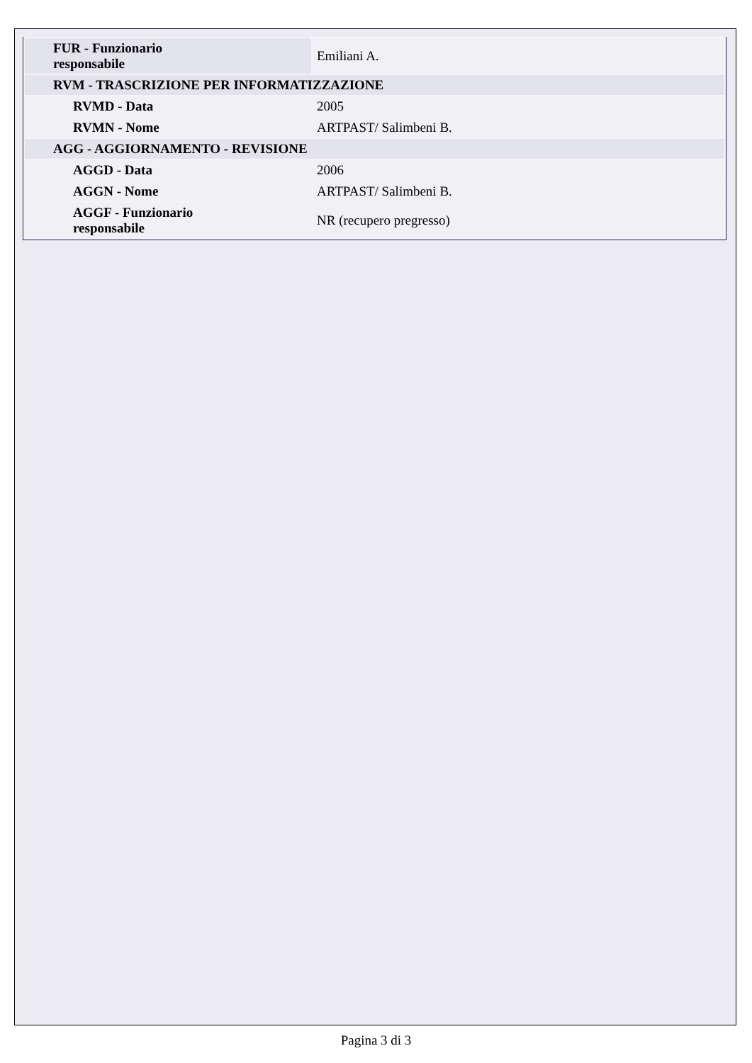| FUR - Funzionario responsabile | Emiliani A. |
| RVM - TRASCRIZIONE PER INFORMATIZZAZIONE | |
| RVMD - Data | 2005 |
| RVMN - Nome | ARTPAST/ Salimbeni B. |
| AGG - AGGIORNAMENTO - REVISIONE | |
| AGGD - Data | 2006 |
| AGGN - Nome | ARTPAST/ Salimbeni B. |
| AGGF - Funzionario responsabile | NR (recupero pregresso) |
Pagina 3 di 3